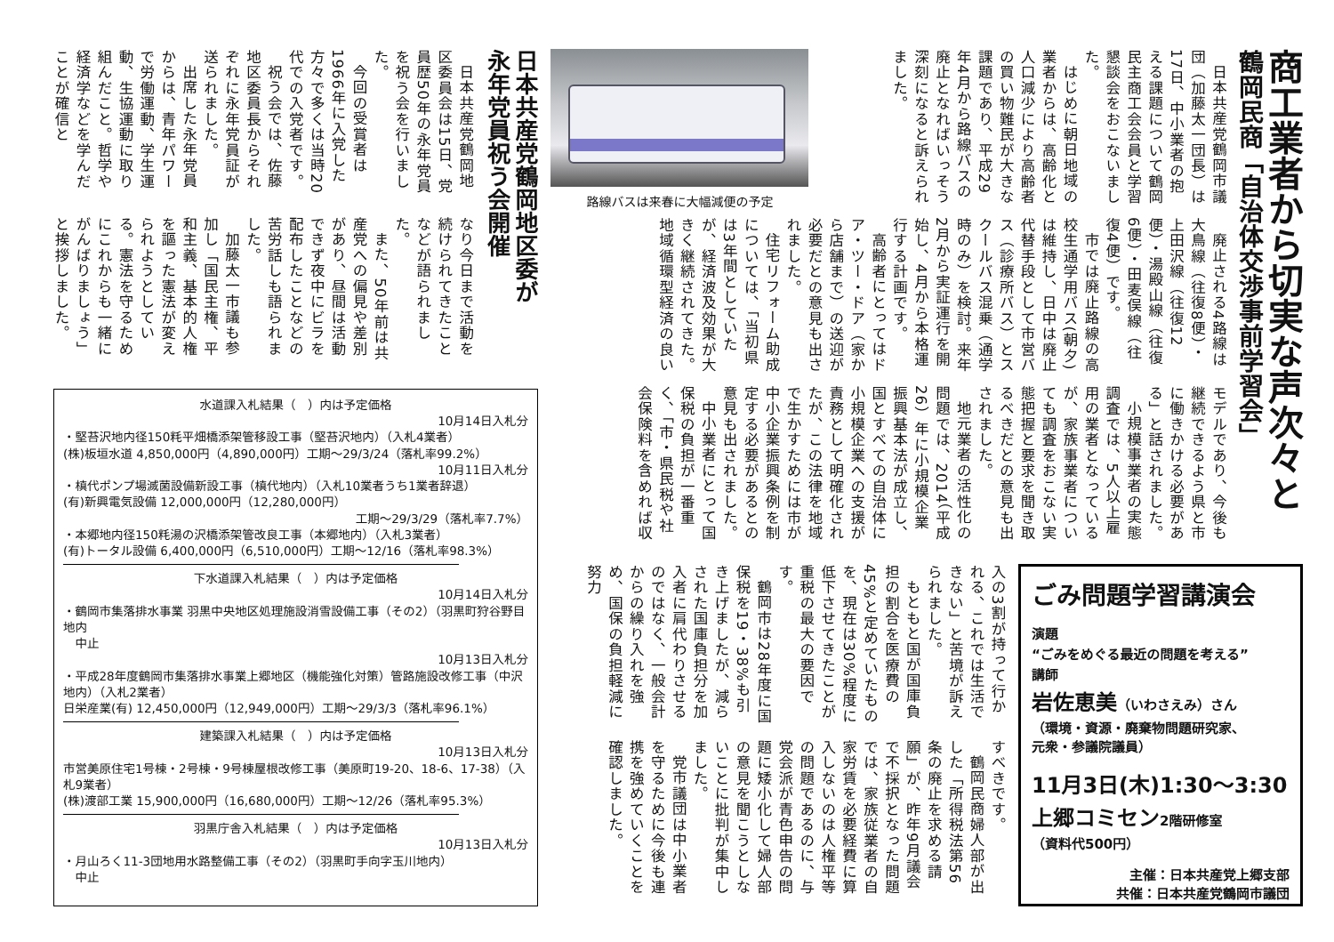商工業者から切実な声次々と
鶴岡民商「自治体交渉事前学習会」
日本共産党鶴岡市議団（加藤太一団長）は17日、中小業者の抱える課題について鶴岡民主商工会会員と学習懇談会をおこないました。
はじめに朝日地域の業者からは、高齢化と人口減少により高齢者の買い物難民が大きな課題であり、平成29年4月から路線バスの廃止となればいっそう深刻になると訴えられました。
路線バスは来春に大幅減便の予定
廃止される4路線は大鳥線（往復8便）・上田沢線（往復12便）・湯殿山線（往復6便）・田麦俣線（往復4便）です。
市では廃止路線の高校生通学用バス(朝夕)は維持し、日中は廃止代替手段として市営バス（診療所バス）とスクールバス混乗（通学時のみ）を検討。来年2月から実証運行を開始し、4月から本格運行する計画です。
高齢者にとってはドア・ツー・ドア（家から店舗まで）の送迎が必要だとの意見も出されました。
住宅リフォーム助成については、「当初県は3年間としていたが、経済波及効果が大きく継続されてきた。地域循環型経済の良い
モデルであり、今後も継続できるよう県と市に働きかける必要がある」と話されました。
小規模事業者の実態調査では、5人以上雇用の業者となっているが、家族事業者についても調査をおこない実態把握と要求を聞き取るべきだとの意見も出されました。
地元業者の活性化の問題では、2014（平成26）年に小規模企業振興基本法が成立し、国とすべての自治体に小規模企業への支援が責務として明確化されたが、この法律を地域で生かすためには市が中小企業振興条例を制定する必要があるとの意見も出されました。
中小業者にとって国保税の負担が一番重く、「市・県民税や社会保険料を含めれば収
ごみ問題学習講演会
演題
“ごみをめぐる最近の問題を考える”
講師
岩佐恵美（いわさえみ）さん
（環境・資源・廃棄物問題研究家、
元衆・参議院議員）
11月3日(木)1:30～3:30
上郷コミセン2階研修室
（資料代500円）
主催：日本共産党上郷支部
共催：日本共産党鶴岡市議団
入の3割が持って行かれる、これでは生活できない」と苦境が訴えられました。
もともと国が国庫負担の割合を医療費の45%と定めていたものを、現在は30%程度に低下させてきたことが重税の最大の要因です。
鶴岡市は28年度に国保税を19・38%も引き上げましたが、減らされた国庫負担分を加入者に肩代わりさせるのではなく、一般会計からの繰り入れを強め、国保の負担軽減に努力
すべきです。
鶴岡民商婦人部が出した「所得税法第56条の廃止を求める請願」が、昨年9月議会で不採択となった問題では、家族従業者の自家労賃を必要経費に算入しないのは人権平等の問題であるのに、与党会派が青色申告の問題に矮小化して婦人部の意見を聞こうとしないことに批判が集中しました。
党市議団は中小業者を守るために今後も連携を強めていくことを確認しました。
日本共産党鶴岡地区委が
永年党員祝う会開催
日本共産党鶴岡地区委員会は15日、党員歴50年の永年党員を祝う会を行いました。
今回の受賞者は1966年に入党した方々で多くは当時20代での入党者です。
祝う会では、佐藤地区委員長からそれぞれに永年党員証が送られました。
出席した永年党員からは、青年パワーで労働運動、学生運動、生協運動に取り組んだこと。哲学や経済学などを学んだことが確信と
なり今日まで活動を続けられてきたことなどが語られました。
また、50年前は共産党への偏見や差別があり、昼間は活動できず夜中にビラを配布したことなどの苦労話しも語られました。
加藤太一市議も参加し「国民主権、平和主義、基本的人権を謳った憲法が変えられようとしている。憲法を守るためにこれからも一緒にがんばりましょう」と挨拶しました。
水道課入札結果（　）内は予定価格
10月14日入札分
・堅苔沢地内径150粍平畑橋添架管移設工事（堅苔沢地内）（入札4業者）
(株)板垣水道 4,850,000円（4,890,000円）工期～29/3/24（落札率99.2%）
10月11日入札分
・槙代ポンプ場滅菌設備新設工事（槙代地内）（入札10業者うち1業者辞退）
(有)新興電気設備 12,000,000円（12,280,000円）
工期～29/3/29（落札率7.7%）
・本郷地内径150粍湯の沢橋添架管改良工事（本郷地内）（入札3業者）
(有)トータル設備 6,400,000円（6,510,000円）工期～12/16（落札率98.3%）
下水道課入札結果（　）内は予定価格
10月14日入札分
・鶴岡市集落排水事業 羽黒中央地区処理施設消雪設備工事（その2）（羽黒町狩谷野目地内
　中止
10月13日入札分
・平成28年度鶴岡市集落排水事業上郷地区（機能強化対策）管路施設改修工事（中沢地内）（入札2業者）
日栄産業(有) 12,450,000円（12,949,000円）工期～29/3/3（落札率96.1%）
建築課入札結果（　）内は予定価格
10月13日入札分
市営美原住宅1号棟・2号棟・9号棟屋根改修工事（美原町19-20、18-6、17-38）（入札9業者）
(株)渡部工業 15,900,000円（16,680,000円）工期～12/26（落札率95.3%）
羽黒庁舎入札結果（　）内は予定価格
10月13日入札分
・月山ろく11-3団地用水路整備工事（その2）（羽黒町手向字玉川地内）
　中止